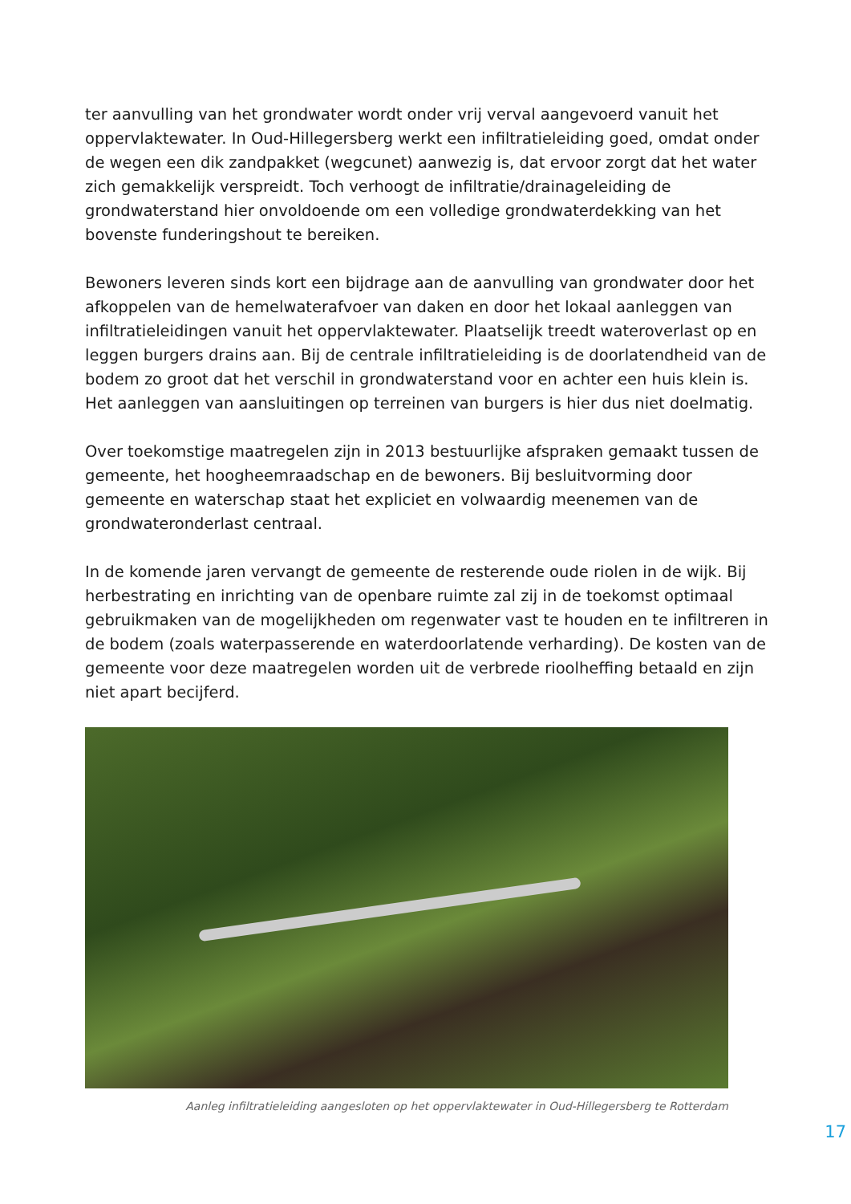ter aanvulling van het grondwater wordt onder vrij verval aangevoerd vanuit het oppervlaktewater. In Oud-Hillegersberg werkt een infiltratieleiding goed, omdat onder de wegen een dik zandpakket (wegcunet) aanwezig is, dat ervoor zorgt dat het water zich gemakkelijk verspreidt. Toch verhoogt de infiltratie/drainageleiding de grondwaterstand hier onvoldoende om een volledige grondwaterdekking van het bovenste funderingshout te bereiken.
Bewoners leveren sinds kort een bijdrage aan de aanvulling van grondwater door het afkoppelen van de hemelwaterafvoer van daken en door het lokaal aanleggen van infiltratieleidingen vanuit het oppervlaktewater. Plaatselijk treedt wateroverlast op en leggen burgers drains aan. Bij de centrale infiltratieleiding is de doorlatendheid van de bodem zo groot dat het verschil in grondwaterstand voor en achter een huis klein is. Het aanleggen van aansluitingen op terreinen van burgers is hier dus niet doelmatig.
Over toekomstige maatregelen zijn in 2013 bestuurlijke afspraken gemaakt tussen de gemeente, het hoogheemraadschap en de bewoners. Bij besluitvorming door gemeente en waterschap staat het expliciet en volwaardig meenemen van de grondwateronderlast centraal.
In de komende jaren vervangt de gemeente de resterende oude riolen in de wijk. Bij herbestrating en inrichting van de openbare ruimte zal zij in de toekomst optimaal gebruikmaken van de mogelijkheden om regenwater vast te houden en te infiltreren in de bodem (zoals waterpasserende en waterdoorlatende verharding). De kosten van de gemeente voor deze maatregelen worden uit de verbrede rioolheffing betaald en zijn niet apart becijferd.
Aanleg infiltratieleiding aangesloten op het oppervlaktewater in Oud-Hillegersberg te Rotterdam
17